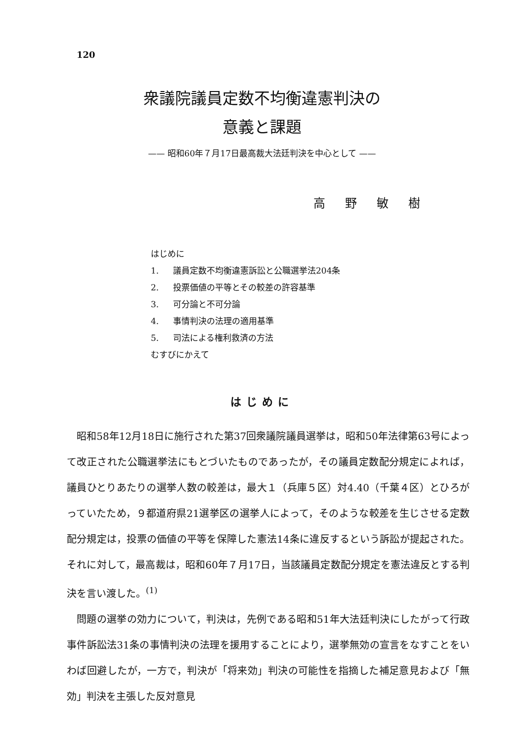120
衆議院議員定数不均衡違憲判決の
意義と課題
—— 昭和60年７月17日最高裁大法廷判決を中心として ——
高野敏樹
はじめに
1. 議員定数不均衡違憲訴訟と公職選挙法204条
2. 投票価値の平等とその較差の許容基準
3. 可分論と不可分論
4. 事情判決の法理の適用基準
5. 司法による権利救済の方法
むすびにかえて
はじめに
昭和58年12月18日に施行された第37回衆議院議員選挙は，昭和50年法律第63号によって改正された公職選挙法にもとづいたものであったが，その議員定数配分規定によれば，議員ひとりあたりの選挙人数の較差は，最大１（兵庫５区）対4.40（千葉４区）とひろがっていたため，９都道府県21選挙区の選挙人によって，そのような較差を生じさせる定数配分規定は，投票の価値の平等を保障した憲法14条に違反するという訴訟が提起された。それに対して，最高裁は，昭和60年７月17日，当該議員定数配分規定を憲法違反とする判決を言い渡した。<sup>(1)</sup>
問題の選挙の効力について，判決は，先例である昭和51年大法廷判決にしたがって行政事件訴訟法31条の事情判決の法理を援用することにより，選挙無効の宣言をなすことをいわば回避したが，一方で，判決が「将来効」判決の可能性を指摘した補足意見および「無効」判決を主張した反対意見